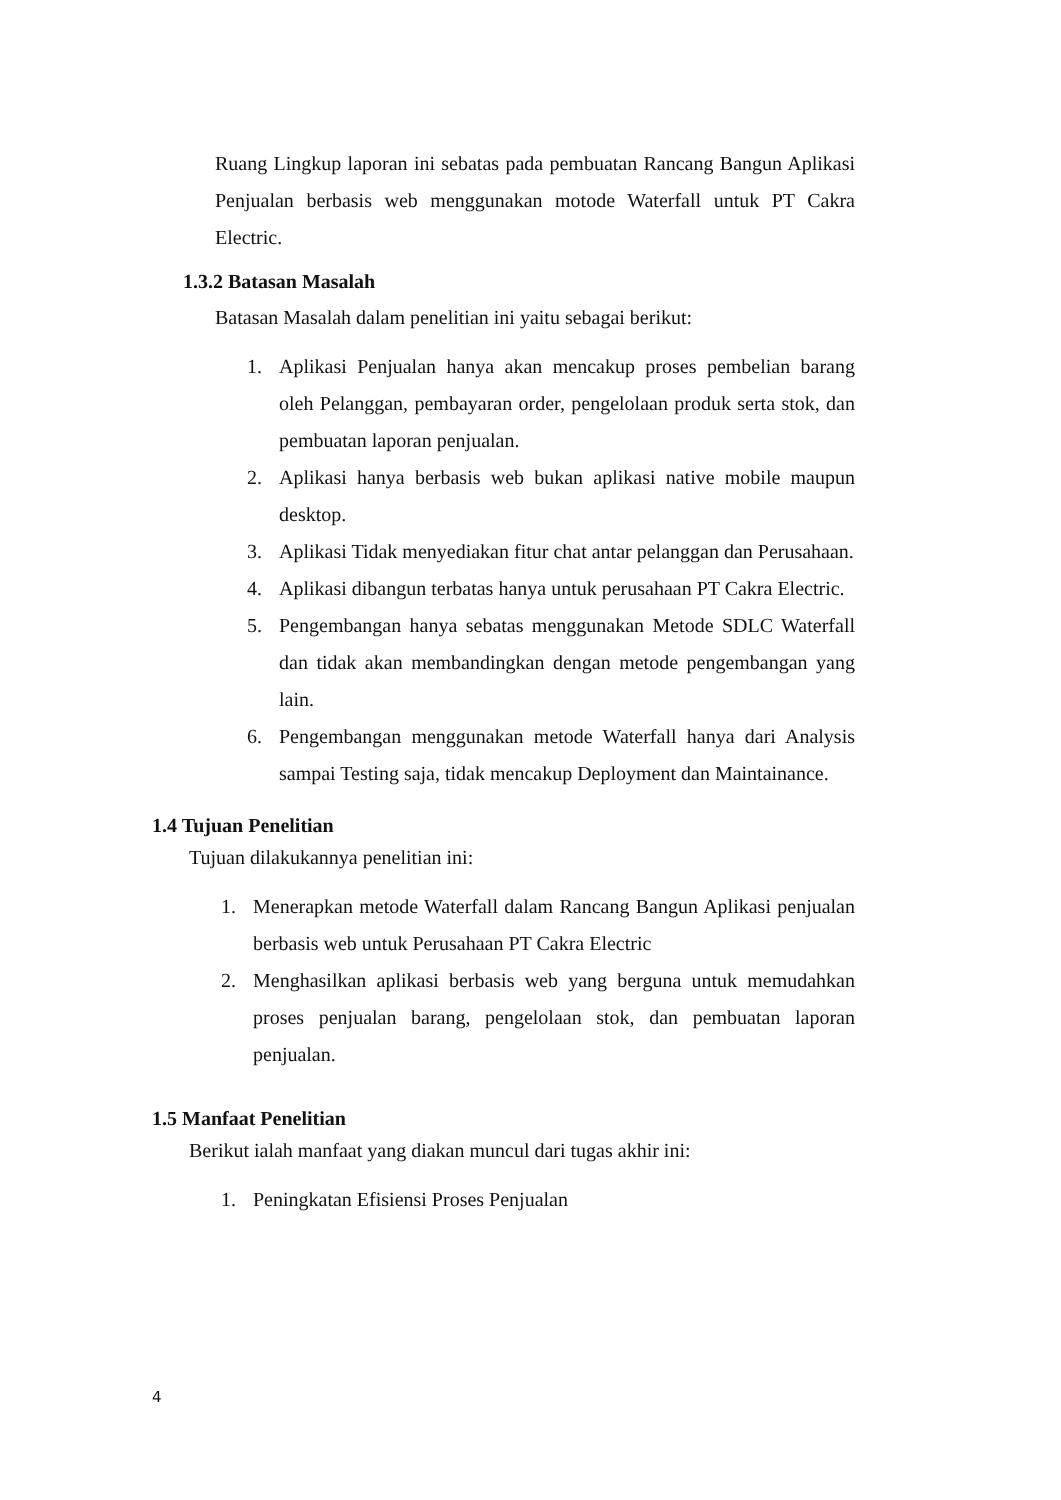Ruang Lingkup laporan ini sebatas pada pembuatan Rancang Bangun Aplikasi Penjualan berbasis web menggunakan motode Waterfall untuk PT Cakra Electric.
1.3.2 Batasan Masalah
Batasan Masalah dalam penelitian ini yaitu sebagai berikut:
1. Aplikasi Penjualan hanya akan mencakup proses pembelian barang oleh Pelanggan, pembayaran order, pengelolaan produk serta stok, dan pembuatan laporan penjualan.
2. Aplikasi hanya berbasis web bukan aplikasi native mobile maupun desktop.
3. Aplikasi Tidak menyediakan fitur chat antar pelanggan dan Perusahaan.
4. Aplikasi dibangun terbatas hanya untuk perusahaan PT Cakra Electric.
5. Pengembangan hanya sebatas menggunakan Metode SDLC Waterfall dan tidak akan membandingkan dengan metode pengembangan yang lain.
6. Pengembangan menggunakan metode Waterfall hanya dari Analysis sampai Testing saja, tidak mencakup Deployment dan Maintainance.
1.4 Tujuan Penelitian
Tujuan dilakukannya penelitian ini:
1. Menerapkan metode Waterfall dalam Rancang Bangun Aplikasi penjualan berbasis web untuk Perusahaan PT Cakra Electric
2. Menghasilkan aplikasi berbasis web yang berguna untuk memudahkan proses penjualan barang, pengelolaan stok, dan pembuatan laporan penjualan.
1.5 Manfaat Penelitian
Berikut ialah manfaat yang diakan muncul dari tugas akhir ini:
1. Peningkatan Efisiensi Proses Penjualan
4